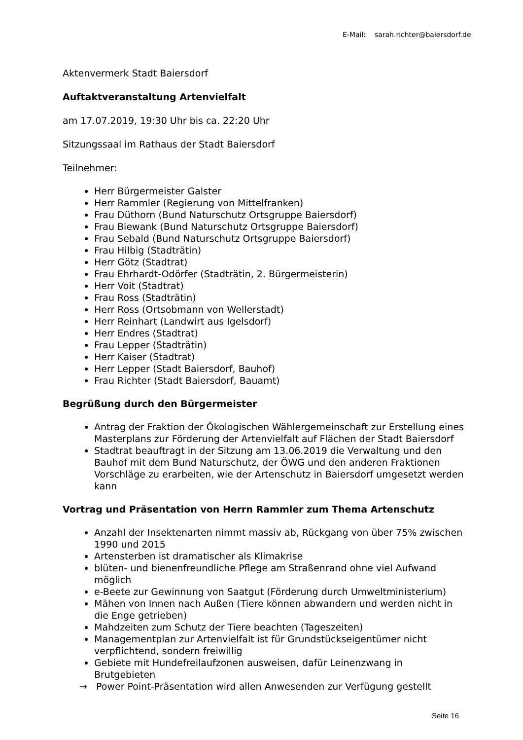E-Mail: sarah.richter@baiersdorf.de
Aktenvermerk Stadt Baiersdorf
Auftaktveranstaltung Artenvielfalt
am 17.07.2019, 19:30 Uhr bis ca. 22:20 Uhr
Sitzungssaal im Rathaus der Stadt Baiersdorf
Teilnehmer:
Herr Bürgermeister Galster
Herr Rammler (Regierung von Mittelfranken)
Frau Düthorn (Bund Naturschutz Ortsgruppe Baiersdorf)
Frau Biewank (Bund Naturschutz Ortsgruppe Baiersdorf)
Frau Sebald (Bund Naturschutz Ortsgruppe Baiersdorf)
Frau Hilbig (Stadträtin)
Herr Götz (Stadtrat)
Frau Ehrhardt-Odörfer (Stadträtin, 2. Bürgermeisterin)
Herr Voit (Stadtrat)
Frau Ross (Stadträtin)
Herr Ross (Ortsobmann von Wellerstadt)
Herr Reinhart (Landwirt aus Igelsdorf)
Herr Endres (Stadtrat)
Frau Lepper (Stadträtin)
Herr Kaiser (Stadtrat)
Herr Lepper (Stadt Baiersdorf, Bauhof)
Frau Richter (Stadt Baiersdorf, Bauamt)
Begrüßung durch den Bürgermeister
Antrag der Fraktion der Ökologischen Wählergemeinschaft zur Erstellung eines Masterplans zur Förderung der Artenvielfalt auf Flächen der Stadt Baiersdorf
Stadtrat beauftragt in der Sitzung am 13.06.2019 die Verwaltung und den Bauhof mit dem Bund Naturschutz, der ÖWG und den anderen Fraktionen Vorschläge zu erarbeiten, wie der Artenschutz in Baiersdorf umgesetzt werden kann
Vortrag und Präsentation von Herrn Rammler zum Thema Artenschutz
Anzahl der Insektenarten nimmt massiv ab, Rückgang von über 75% zwischen 1990 und 2015
Artensterben ist dramatischer als Klimakrise
blüten- und bienenfreundliche Pflege am Straßenrand ohne viel Aufwand möglich
e-Beete zur Gewinnung von Saatgut (Förderung durch Umweltministerium)
Mähen von Innen nach Außen (Tiere können abwandern und werden nicht in die Enge getrieben)
Mahdzeiten zum Schutz der Tiere beachten (Tageszeiten)
Managementplan zur Artenvielfalt ist für Grundstückseigentümer nicht verpflichtend, sondern freiwillig
Gebiete mit Hundefreilaufzonen ausweisen, dafür Leinenzwang in Brutgebieten
→ Power Point-Präsentation wird allen Anwesenden zur Verfügung gestellt
Seite 16